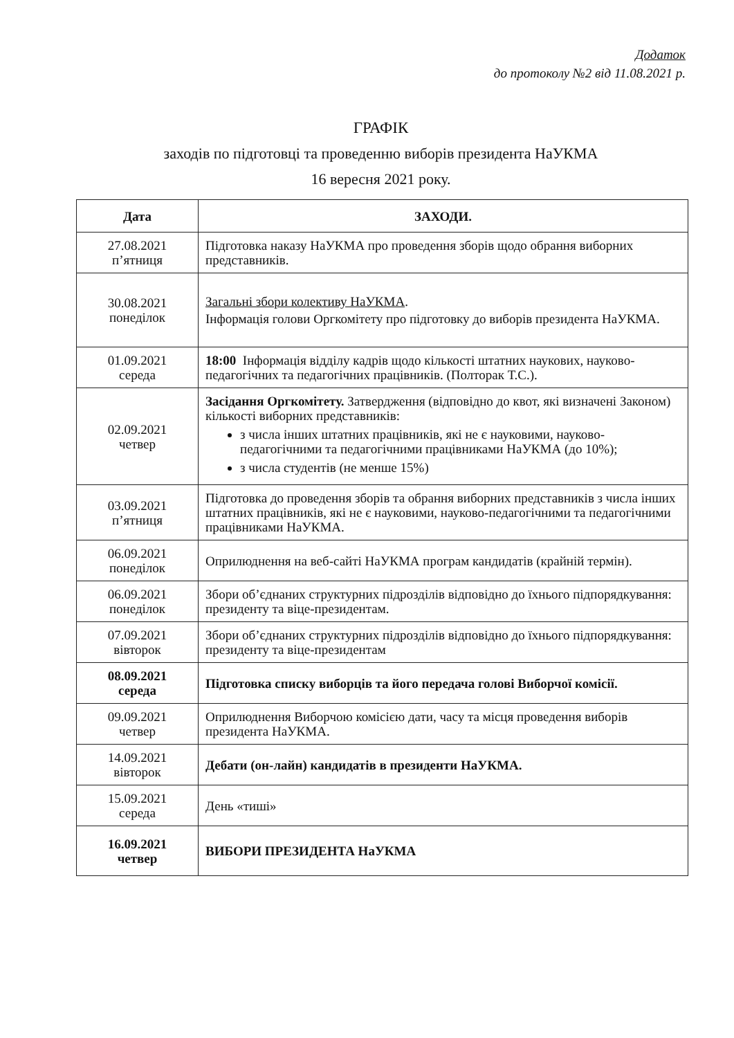Додаток
до протоколу №2 від 11.08.2021 р.
ГРАФІК
заходів по підготовці та проведенню виборів президента НаУКМА
16 вересня 2021 року.
| Дата | ЗАХОДИ. |
| --- | --- |
| 27.08.2021 п’ятниця | Підготовка наказу НаУКМА про проведення зборів щодо обрання виборних представників. |
| 30.08.2021 понеділок | Загальні збори колективу НаУКМА . Інформація голови Оргкомітету про підготовку до виборів президента НаУКМА. |
| 01.09.2021 середа | 18:00 Інформація відділу кадрів щодо кількості штатних наукових, науково-педагогічних та педагогічних працівників. (Полторак Т.С.). |
| 02.09.2021 четвер | Засідання Оргкомітету. Затвердження (відповідно до квот, які визначені Законом) кількості виборних представників: з числа інших штатних працівників, які не є науковими, науково-педагогічними та педагогічними працівниками НаУКМА (до 10%); з числа студентів (не менше 15%) |
| 03.09.2021 п’ятниця | Підготовка до проведення зборів та обрання виборних представників з числа інших штатних працівників, які не є науковими, науково-педагогічними та педагогічними працівниками НаУКМА. |
| 06.09.2021 понеділок | Оприлюднення на веб-сайті НаУКМА програм кандидатів (крайній термін). |
| 06.09.2021 понеділок | Збори об’єднаних структурних підрозділів відповідно до їхнього підпорядкування: президенту та віце-президентам. |
| 07.09.2021 вівторок | Збори об’єднаних структурних підрозділів відповідно до їхнього підпорядкування: президенту та віце-президентам |
| 08.09.2021 середа | Підготовка списку виборців та його передача голові Виборчої комісії. |
| 09.09.2021 четвер | Оприлюднення Виборчою комісією дати, часу та місця проведення виборів президента НаУКМА. |
| 14.09.2021 вівторок | Дебати (он-лайн) кандидатів в президенти НаУКМА. |
| 15.09.2021 середа | День «тиші» |
| 16.09.2021 четвер | ВИБОРИ ПРЕЗИДЕНТА НаУКМА |